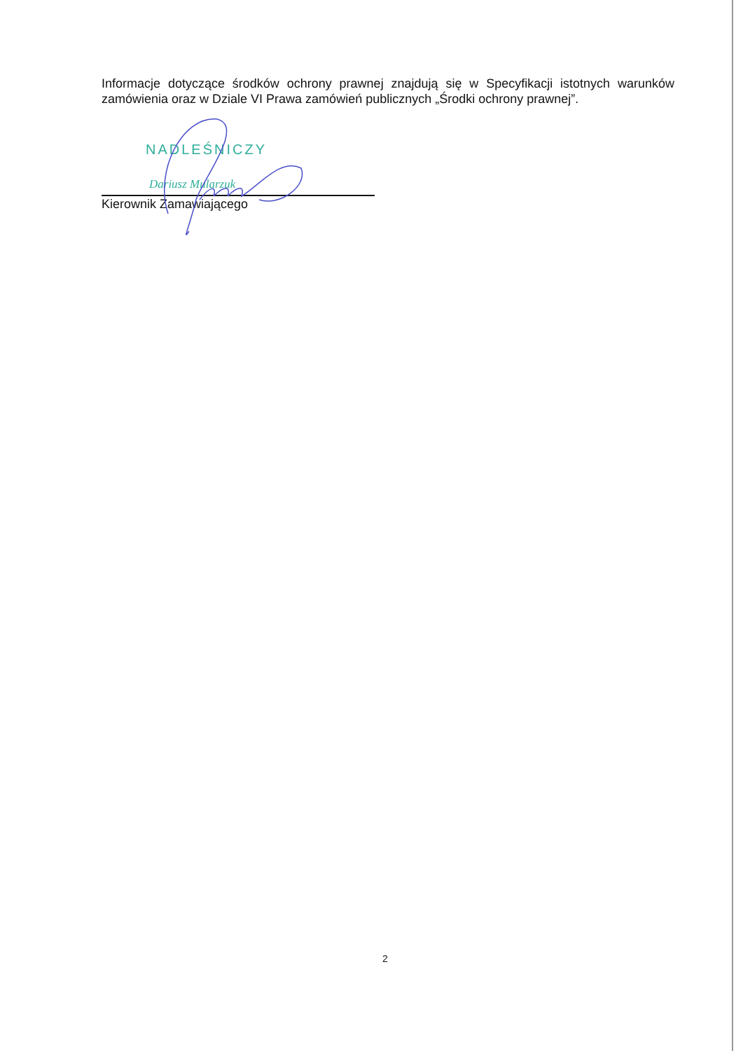Informacje dotyczące środków ochrony prawnej znajdują się w Specyfikacji istotnych warunków zamówienia oraz w Dziale VI Prawa zamówień publicznych „Środki ochrony prawnej”.
NADLEŚNICZY
Dariusz Mularzuk
Kierownik Zamawiającego
2